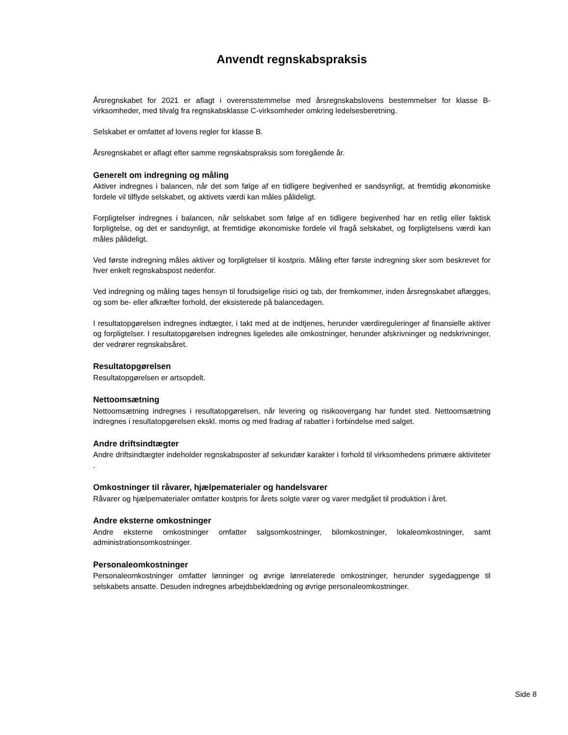Anvendt regnskabspraksis
Årsregnskabet for 2021 er aflagt i overensstemmelse med årsregnskabslovens bestemmelser for klasse B-virksomheder, med tilvalg fra regnskabsklasse C-virksomheder omkring ledelsesberetning.
Selskabet er omfattet af lovens regler for klasse B.
Årsregnskabet er aflagt efter samme regnskabspraksis som foregående år.
Generelt om indregning og måling
Aktiver indregnes i balancen, når det som følge af en tidligere begivenhed er sandsynligt, at fremtidig økonomiske fordele vil tilflyde selskabet, og aktivets værdi kan måles pålideligt.
Forpligtelser indregnes i balancen, når selskabet som følge af en tidligere begivenhed har en retlig eller faktisk forpligtelse, og det er sandsynligt, at fremtidige økonomiske fordele vil fragå selskabet, og forpligtelsens værdi kan måles pålideligt.
Ved første indregning måles aktiver og forpligtelser til kostpris. Måling efter første indregning sker som beskrevet for hver enkelt regnskabspost nedenfor.
Ved indregning og måling tages hensyn til forudsigelige risici og tab, der fremkommer, inden årsregnskabet aflægges, og som be- eller afkræfter forhold, der eksisterede på balancedagen.
I resultatopgørelsen indregnes indtægter, i takt med at de indtjenes, herunder værdireguleringer af finansielle aktiver og forpligtelser. I resultatopgørelsen indregnes ligeledes alle omkostninger, herunder afskrivninger og nedskrivninger, der vedrører regnskabsåret.
Resultatopgørelsen
Resultatopgørelsen er artsopdelt.
Nettoomsætning
Nettoomsætning indregnes i resultatopgørelsen, når levering og risikoovergang har fundet sted. Nettoomsætning indregnes i resultatopgørelsen ekskl. moms og med fradrag af rabatter i forbindelse med salget.
Andre driftsindtægter
Andre driftsindtægter indeholder regnskabsposter af sekundær karakter i forhold til virksomhedens primære aktiviteter .
Omkostninger til råvarer, hjælpematerialer og handelsvarer
Råvarer og hjælpematerialer omfatter kostpris for årets solgte varer og varer medgået til produktion i året.
Andre eksterne omkostninger
Andre eksterne omkostninger omfatter salgsomkostninger, bilomkostninger, lokaleomkostninger, samt administrationsomkostninger.
Personaleomkostninger
Personaleomkostninger omfatter lønninger og øvrige lønrelaterede omkostninger, herunder sygedagpenge til selskabets ansatte. Desuden indregnes arbejdsbeklædning og øvrige personaleomkostninger.
Side 8